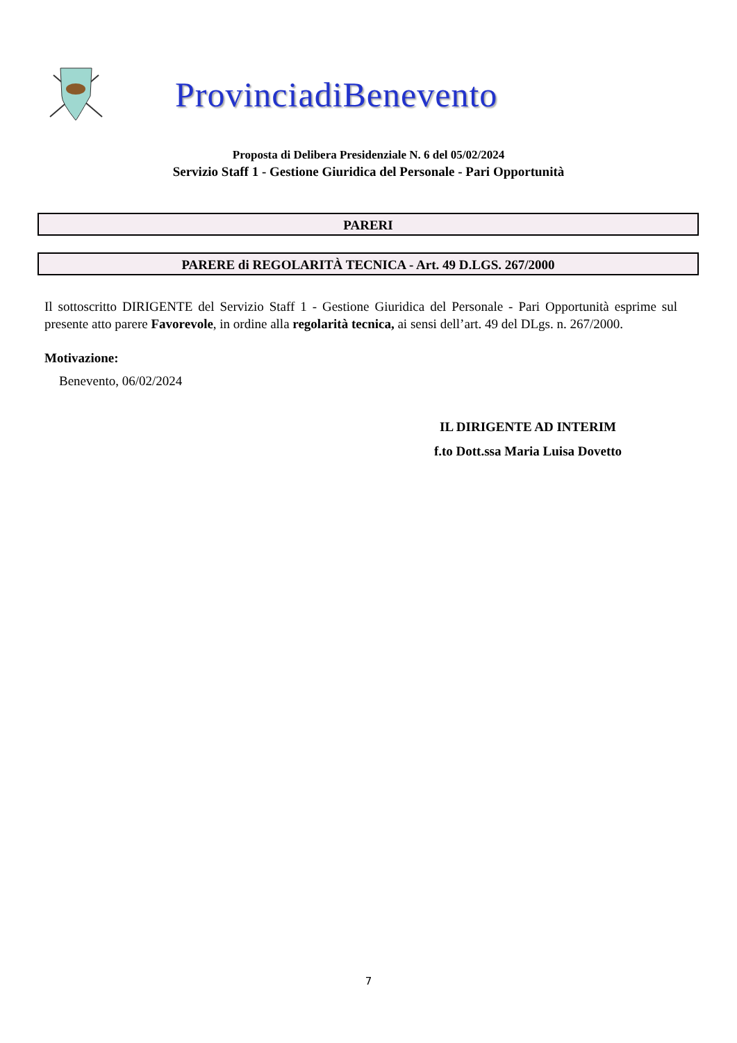ProvinciadiBenevento
Proposta di Delibera Presidenziale N. 6 del 05/02/2024
Servizio Staff 1 - Gestione Giuridica del Personale - Pari Opportunità
PARERI
PARERE di REGOLARITÀ TECNICA - Art. 49 D.LGS. 267/2000
Il sottoscritto DIRIGENTE del Servizio Staff 1 - Gestione Giuridica del Personale - Pari Opportunità esprime sul presente atto parere Favorevole, in ordine alla regolarità tecnica, ai sensi dell’art. 49 del DLgs. n. 267/2000.
Motivazione:
Benevento, 06/02/2024
IL DIRIGENTE AD INTERIM
f.to Dott.ssa Maria Luisa Dovetto
7